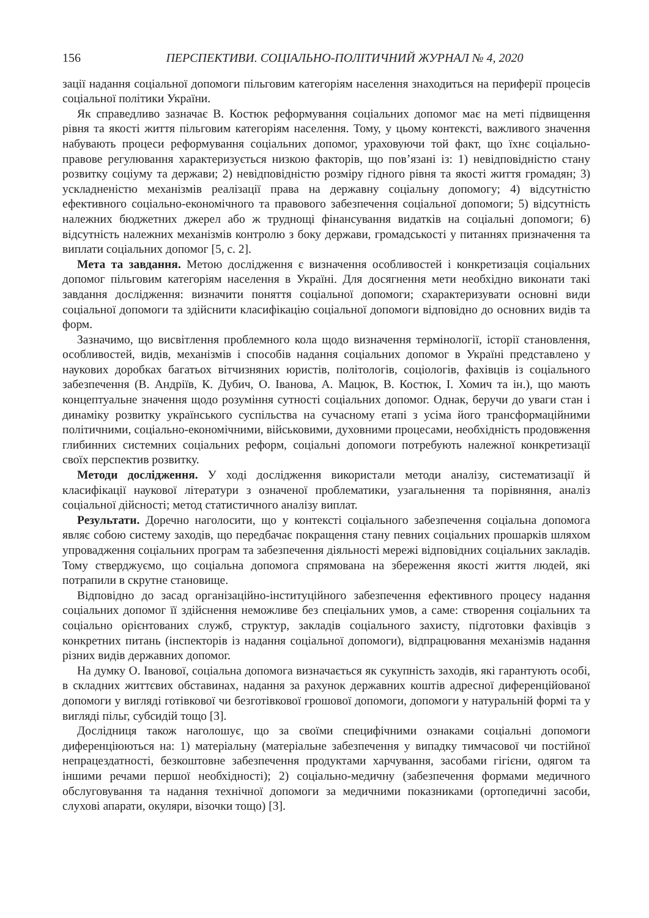156 ПЕРСПЕКТИВИ. СОЦІАЛЬНО-ПОЛІТИЧНИЙ ЖУРНАЛ № 4, 2020
зації надання соціальної допомоги пільговим категоріям населення знаходиться на периферії процесів соціальної політики України.
Як справедливо зазначає В. Костюк реформування соціальних допомог має на меті підвищення рівня та якості життя пільговим категоріям населення. Тому, у цьому контексті, важливого значення набувають процеси реформування соціальних допомог, ураховуючи той факт, що їхнє соціально-правове регулювання характеризується низкою факторів, що пов’язані із: 1) невідповідністю стану розвитку соціуму та держави; 2) невідповідністю розміру гідного рівня та якості життя громадян; 3) ускладненістю механізмів реалізації права на державну соціальну допомогу; 4) відсутністю ефективного соціально-економічного та правового забезпечення соціальної допомоги; 5) відсутність належних бюджетних джерел або ж труднощі фінансування видатків на соціальні допомоги; 6) відсутність належних механізмів контролю з боку держави, громадськості у питаннях призначення та виплати соціальних допомог [5, с. 2].
Мета та завдання. Метою дослідження є визначення особливостей і конкретизація соціальних допомог пільговим категоріям населення в Україні. Для досягнення мети необхідно виконати такі завдання дослідження: визначити поняття соціальної допомоги; схарактеризувати основні види соціальної допомоги та здійснити класифікацію соціальної допомоги відповідно до основних видів та форм.
Зазначимо, що висвітлення проблемного кола щодо визначення термінології, історії становлення, особливостей, видів, механізмів і способів надання соціальних допомог в Україні представлено у наукових доробках багатьох вітчизняних юристів, політологів, соціологів, фахівців із соціального забезпечення (В. Андріїв, К. Дубич, О. Іванова, А. Мацюк, В. Костюк, І. Хомич та ін.), що мають концептуальне значення щодо розуміння сутності соціальних допомог. Однак, беручи до уваги стан і динаміку розвитку українського суспільства на сучасному етапі з усіма його трансформаційними політичними, соціально-економічними, військовими, духовними процесами, необхідність продовження глибинних системних соціальних реформ, соціальні допомоги потребують належної конкретизації своїх перспектив розвитку.
Методи дослідження. У ході дослідження використали методи аналізу, систематизації й класифікації наукової літератури з означеної проблематики, узагальнення та порівняння, аналіз соціальної дійсності; метод статистичного аналізу виплат.
Результати. Доречно наголосити, що у контексті соціального забезпечення соціальна допомога являє собою систему заходів, що передбачає покращення стану певних соціальних прошарків шляхом упровадження соціальних програм та забезпечення діяльності мережі відповідних соціальних закладів. Тому стверджуємо, що соціальна допомога спрямована на збереження якості життя людей, які потрапили в скрутне становище.
Відповідно до засад організаційно-інституційного забезпечення ефективного процесу надання соціальних допомог її здійснення неможливе без спеціальних умов, а саме: створення соціальних та соціально орієнтованих служб, структур, закладів соціального захисту, підготовки фахівців з конкретних питань (інспекторів із надання соціальної допомоги), відпрацювання механізмів надання різних видів державних допомог.
На думку О. Іванової, соціальна допомога визначається як сукупність заходів, які гарантують особі, в складних життєвих обставинах, надання за рахунок державних коштів адресної диференційованої допомоги у вигляді готівкової чи безготівкової грошової допомоги, допомоги у натуральній формі та у вигляді пільг, субсидій тощо [3].
Дослідниця також наголошує, що за своїми специфічними ознаками соціальні допомоги диференціюються на: 1) матеріальну (матеріальне забезпечення у випадку тимчасової чи постійної непрацездатності, безкоштовне забезпечення продуктами харчування, засобами гігієни, одягом та іншими речами першої необхідності); 2) соціально-медичну (забезпечення формами медичного обслуговування та надання технічної допомоги за медичними показниками (ортопедичні засоби, слухові апарати, окуляри, візочки тощо) [3].